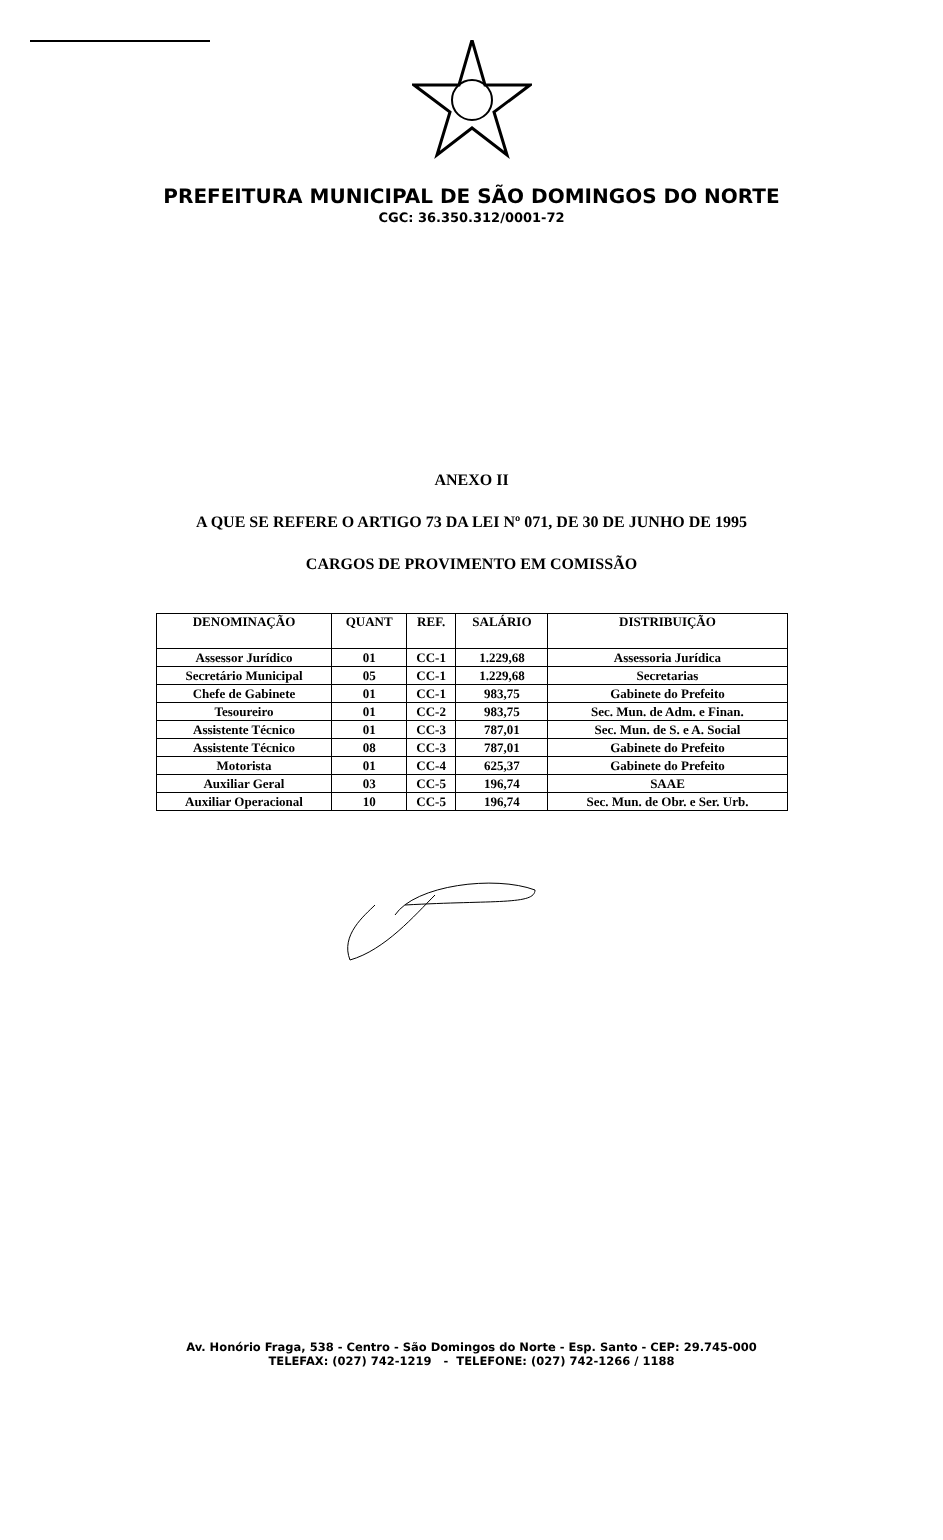PREFEITURA MUNICIPAL DE SÃO DOMINGOS DO NORTE
CGC: 36.350.312/0001-72
ANEXO II
A QUE SE REFERE O ARTIGO 73 DA LEI Nº 071, DE 30 DE JUNHO DE 1995
CARGOS DE PROVIMENTO EM COMISSÃO
| DENOMINAÇÃO | QUANT | REF. | SALÁRIO | DISTRIBUIÇÃO |
| --- | --- | --- | --- | --- |
| Assessor Jurídico | 01 | CC-1 | 1.229,68 | Assessoria Jurídica |
| Secretário Municipal | 05 | CC-1 | 1.229,68 | Secretarias |
| Chefe de Gabinete | 01 | CC-1 | 983,75 | Gabinete do Prefeito |
| Tesoureiro | 01 | CC-2 | 983,75 | Sec. Mun. de Adm. e Finan. |
| Assistente Técnico | 01 | CC-3 | 787,01 | Sec. Mun. de S. e A. Social |
| Assistente Técnico | 08 | CC-3 | 787,01 | Gabinete do Prefeito |
| Motorista | 01 | CC-4 | 625,37 | Gabinete do Prefeito |
| Auxiliar Geral | 03 | CC-5 | 196,74 | SAAE |
| Auxiliar Operacional | 10 | CC-5 | 196,74 | Sec. Mun. de Obr. e Ser. Urb. |
Av. Honório Fraga, 538 - Centro - São Domingos do Norte - Esp. Santo - CEP: 29.745-000
TELEFAX: (027) 742-1219 - TELEFONE: (027) 742-1266 / 1188